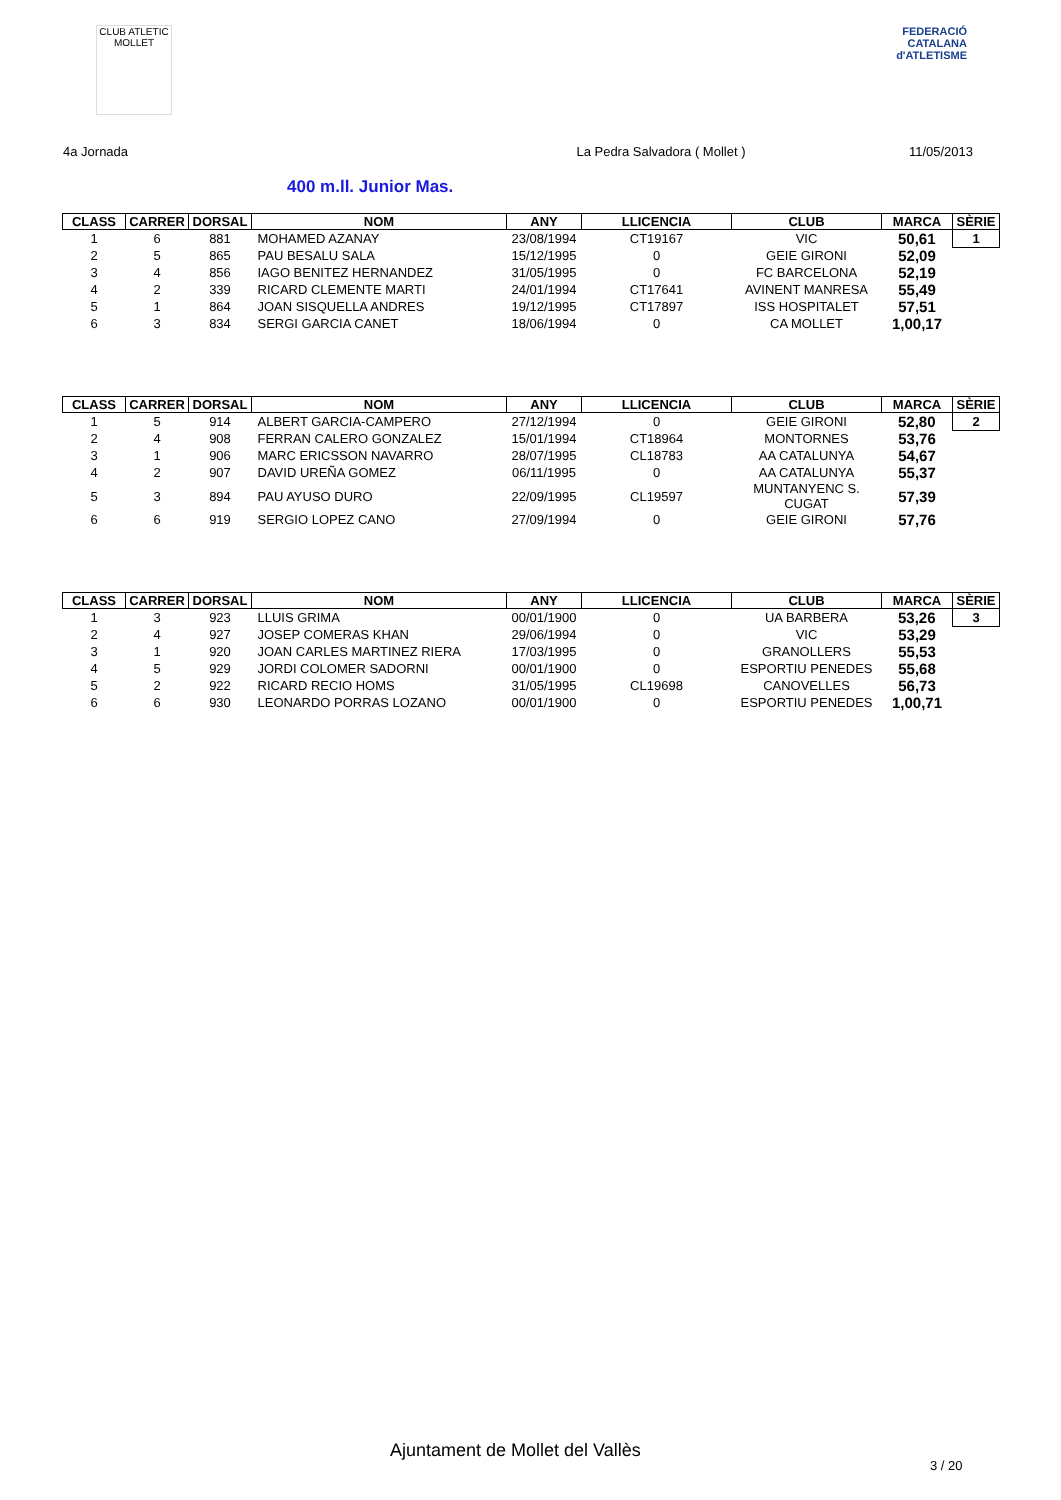CLUB ATLETIC MOLLET
FEDERACIÓ CATALANA d'ATLETISME
4a Jornada La Pedra Salvadora ( Mollet ) 11/05/2013
400 m.ll. Junior Mas.
| CLASS | CARRER | DORSAL | NOM | ANY | LLICENCIA | CLUB | MARCA | SÈRIE |
| --- | --- | --- | --- | --- | --- | --- | --- | --- |
| 1 | 6 | 881 | MOHAMED AZANAY | 23/08/1994 | CT19167 | VIC | 50,61 | 1 |
| 2 | 5 | 865 | PAU BESALU SALA | 15/12/1995 | 0 | GEIE GIRONI | 52,09 | |
| 3 | 4 | 856 | IAGO BENITEZ HERNANDEZ | 31/05/1995 | 0 | FC BARCELONA | 52,19 | |
| 4 | 2 | 339 | RICARD CLEMENTE MARTI | 24/01/1994 | CT17641 | AVINENT MANRESA | 55,49 | |
| 5 | 1 | 864 | JOAN SISQUELLA ANDRES | 19/12/1995 | CT17897 | ISS HOSPITALET | 57,51 | |
| 6 | 3 | 834 | SERGI GARCIA CANET | 18/06/1994 | 0 | CA MOLLET | 1,00,17 | |
| CLASS | CARRER | DORSAL | NOM | ANY | LLICENCIA | CLUB | MARCA | SÈRIE |
| --- | --- | --- | --- | --- | --- | --- | --- | --- |
| 1 | 5 | 914 | ALBERT GARCIA-CAMPERO | 27/12/1994 | 0 | GEIE GIRONI | 52,80 | 2 |
| 2 | 4 | 908 | FERRAN CALERO GONZALEZ | 15/01/1994 | CT18964 | MONTORNES | 53,76 | |
| 3 | 1 | 906 | MARC ERICSSON NAVARRO | 28/07/1995 | CL18783 | AA CATALUNYA | 54,67 | |
| 4 | 2 | 907 | DAVID UREÑA GOMEZ | 06/11/1995 | 0 | AA CATALUNYA | 55,37 | |
| 5 | 3 | 894 | PAU AYUSO DURO | 22/09/1995 | CL19597 | MUNTANYENC S. CUGAT | 57,39 | |
| 6 | 6 | 919 | SERGIO LOPEZ CANO | 27/09/1994 | 0 | GEIE GIRONI | 57,76 | |
| CLASS | CARRER | DORSAL | NOM | ANY | LLICENCIA | CLUB | MARCA | SÈRIE |
| --- | --- | --- | --- | --- | --- | --- | --- | --- |
| 1 | 3 | 923 | LLUIS GRIMA | 00/01/1900 | 0 | UA BARBERA | 53,26 | 3 |
| 2 | 4 | 927 | JOSEP COMERAS KHAN | 29/06/1994 | 0 | VIC | 53,29 | |
| 3 | 1 | 920 | JOAN CARLES MARTINEZ RIERA | 17/03/1995 | 0 | GRANOLLERS | 55,53 | |
| 4 | 5 | 929 | JORDI COLOMER SADORNI | 00/01/1900 | 0 | ESPORTIU PENEDES | 55,68 | |
| 5 | 2 | 922 | RICARD RECIO HOMS | 31/05/1995 | CL19698 | CANOVELLES | 56,73 | |
| 6 | 6 | 930 | LEONARDO PORRAS LOZANO | 00/01/1900 | 0 | ESPORTIU PENEDES | 1,00,71 | |
Ajuntament de Mollet del Vallès
3 / 20